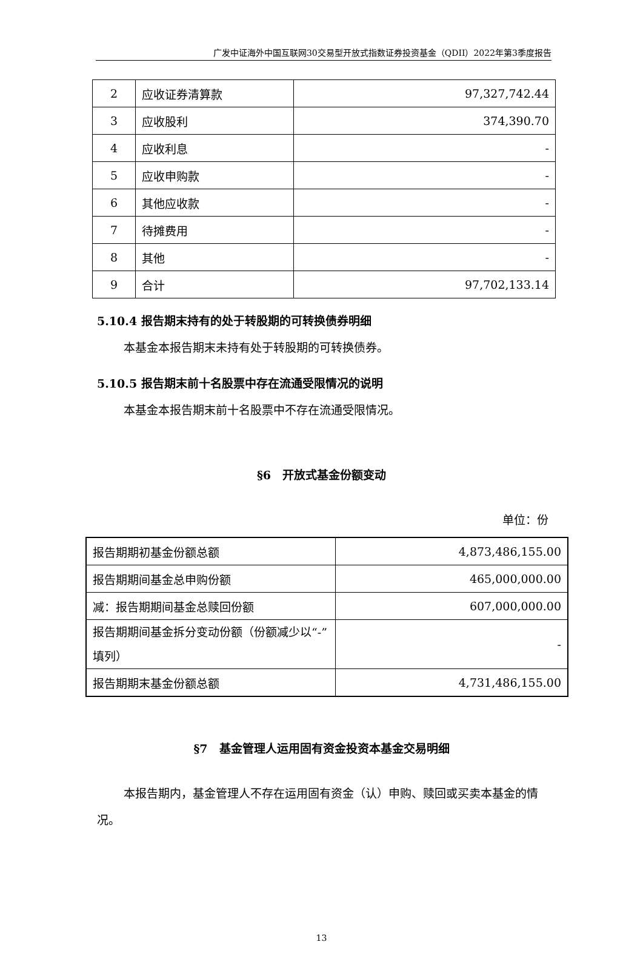广发中证海外中国互联网30交易型开放式指数证券投资基金（QDII）2022年第3季度报告
| 2 | 应收证券清算款 | 97,327,742.44 |
| 3 | 应收股利 | 374,390.70 |
| 4 | 应收利息 | - |
| 5 | 应收申购款 | - |
| 6 | 其他应收款 | - |
| 7 | 待摊费用 | - |
| 8 | 其他 | - |
| 9 | 合计 | 97,702,133.14 |
5.10.4 报告期末持有的处于转股期的可转换债券明细
本基金本报告期末未持有处于转股期的可转换债券。
5.10.5 报告期末前十名股票中存在流通受限情况的说明
本基金本报告期末前十名股票中不存在流通受限情况。
§6　开放式基金份额变动
单位：份
| 报告期期初基金份额总额 | 4,873,486,155.00 |
| 报告期期间基金总申购份额 | 465,000,000.00 |
| 减：报告期期间基金总赎回份额 | 607,000,000.00 |
| 报告期期间基金拆分变动份额（份额减少以“-”填列） | - |
| 报告期期末基金份额总额 | 4,731,486,155.00 |
§7　基金管理人运用固有资金投资本基金交易明细
本报告期内，基金管理人不存在运用固有资金（认）申购、赎回或买卖本基金的情况。
13